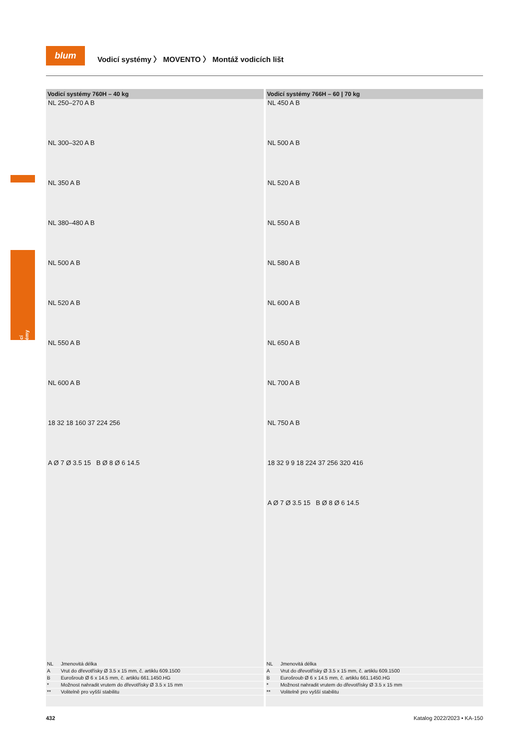blum
Vodicí systémy 〉 MOVENTO 〉 Montáž vodicích lišt
Vodicí systémy
Vodicí systémy 760H – 40 kg
NL 250–270 A B
NL 300–320 A B
NL 350 A B
NL 380–480 A B
NL 500 A B
NL 520 A B
NL 550 A B
NL 600 A B
18 32 18 160 37 224 256
A Ø 7 Ø 3.5 15 B Ø 8 Ø 6 14.5
| NL | Jmenovitá délka |
| A | Vrut do dřevotřísky Ø 3.5 x 15 mm, č. artiklu 609.1500 |
| B | Eurošroub Ø 6 x 14.5 mm, č. artiklu 661.1450.HG |
| * | Možnost nahradit vrutem do dřevotřísky Ø 3.5 x 15 mm |
| ** | Volitelně pro vyšší stabilitu |
Vodicí systémy 766H – 60 | 70 kg
NL 450 A B
NL 500 A B
NL 520 A B
NL 550 A B
NL 580 A B
NL 600 A B
NL 650 A B
NL 700 A B
NL 750 A B
18 32 9 9 18 224 37 256 320 416
A Ø 7 Ø 3.5 15 B Ø 8 Ø 6 14.5
| NL | Jmenovitá délka |
| A | Vrut do dřevotřísky Ø 3.5 x 15 mm, č. artiklu 609.1500 |
| B | Eurošroub Ø 6 x 14.5 mm, č. artiklu 661.1450.HG |
| * | Možnost nahradit vrutem do dřevotřísky Ø 3.5 x 15 mm |
| ** | Volitelně pro vyšší stabilitu |
432 Katalog 2022/2023 • KA-150